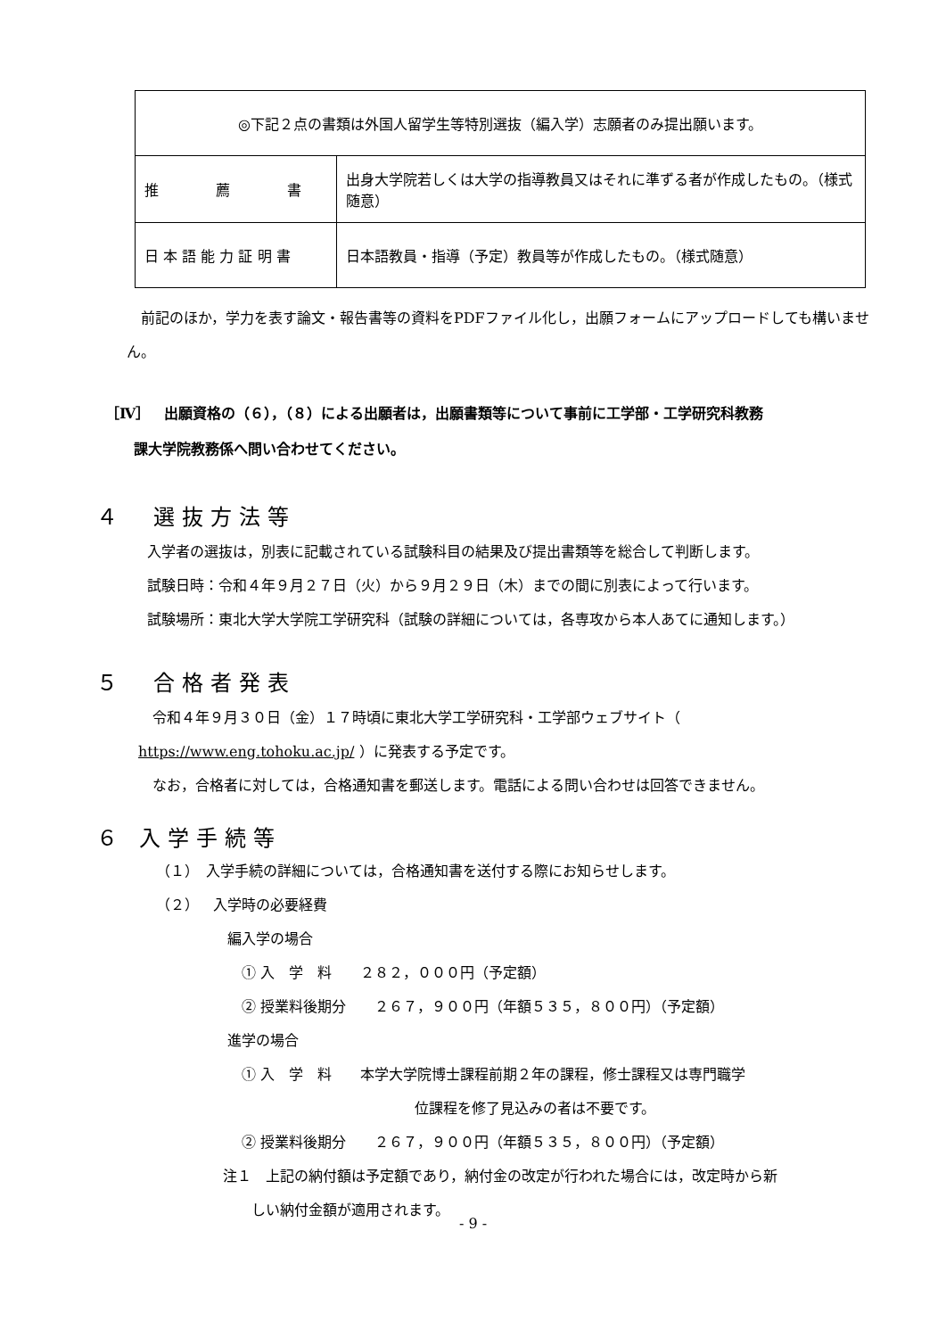| ◎下記２点の書類は外国人留学生等特別選抜（編入学）志願者のみ提出願います。 | |
| 推 薦 書 | 出身大学院若しくは大学の指導教員又はそれに準ずる者が作成したもの。（様式随意） |
| 日 本 語 能 力 証 明 書 | 日本語教員・指導（予定）教員等が作成したもの。（様式随意） |
　前記のほか，学力を表す論文・報告書等の資料をPDFファイル化し，出願フォームにアップロードしても構いません。
［Ⅳ］　出願資格の（６），（８）による出願者は，出願書類等について事前に工学部・工学研究科教務
　　課大学院教務係へ問い合わせてください。
４　選抜方法等
入学者の選抜は，別表に記載されている試験科目の結果及び提出書類等を総合して判断します。
試験日時：令和４年９月２７日（火）から９月２９日（木）までの間に別表によって行います。
試験場所：東北大学大学院工学研究科（試験の詳細については，各専攻から本人あてに通知します。）
５　合格者発表
　令和４年９月３０日（金）１７時頃に東北大学工学研究科・工学部ウェブサイト（ https://www.eng.tohoku.ac.jp/ ）に発表する予定です。
　なお，合格者に対しては，合格通知書を郵送します。電話による問い合わせは回答できません。
６ 入学手続等
（１）　入学手続の詳細については，合格通知書を送付する際にお知らせします。
（２）　入学時の必要経費
編入学の場合
　① 入　学　料　　２８２，０００円（予定額）
　② 授業料後期分　　２６７，９００円（年額５３５，８００円）（予定額）
進学の場合
　① 入　学　料　　本学大学院博士課程前期２年の課程，修士課程又は専門職学
位課程を修了見込みの者は不要です。
　② 授業料後期分　　２６７，９００円（年額５３５，８００円）（予定額）
注１　上記の納付額は予定額であり，納付金の改定が行われた場合には，改定時から新
　　しい納付金額が適用されます。
- 9 -